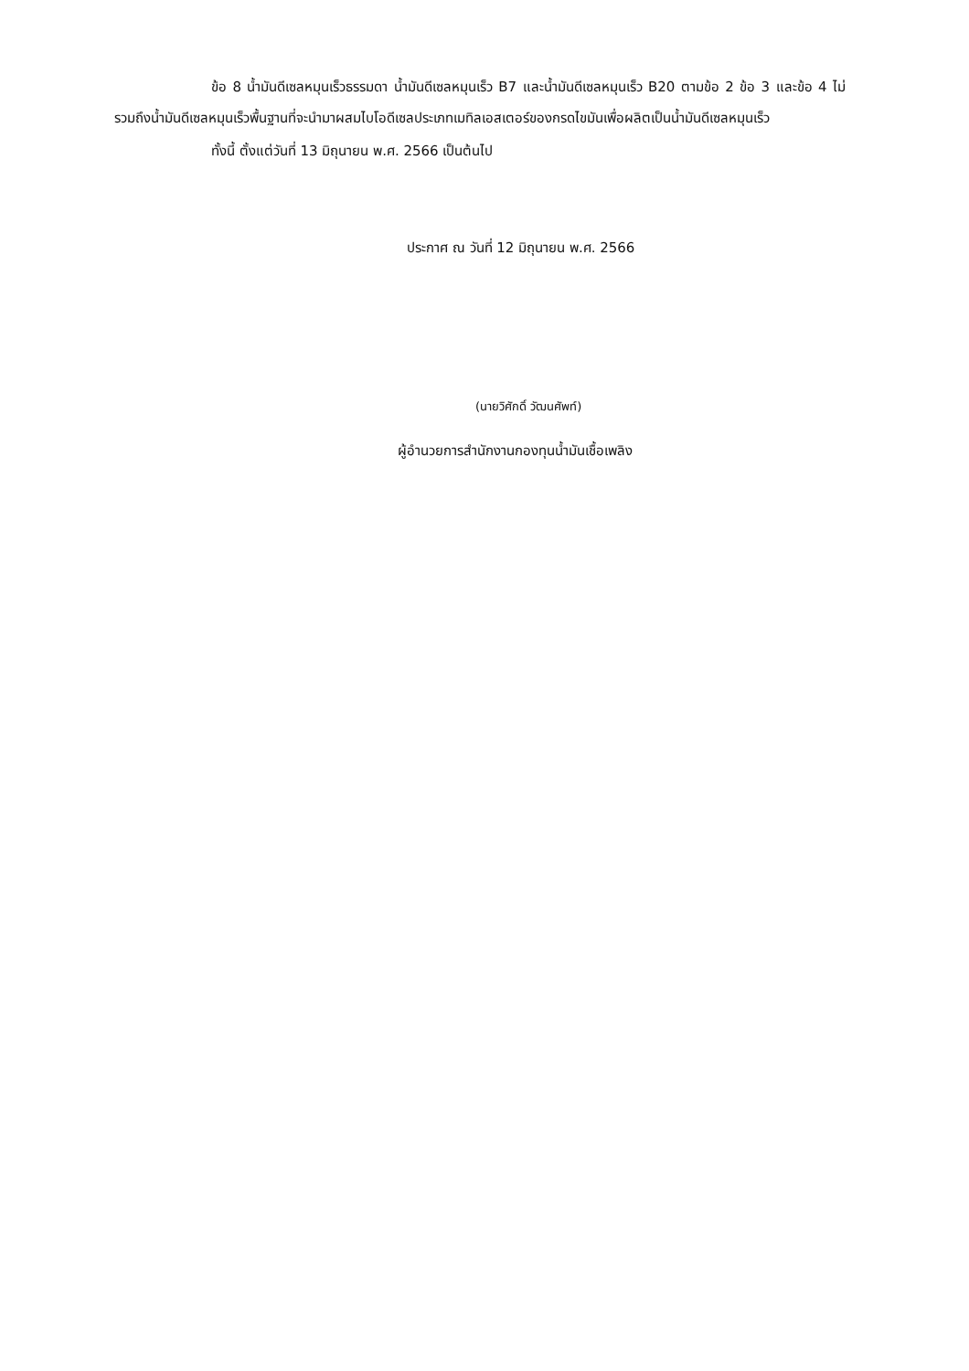ข้อ 8 น้ำมันดีเซลหมุนเร็วธรรมดา น้ำมันดีเซลหมุนเร็ว B7 และน้ำมันดีเซลหมุนเร็ว B20 ตามข้อ 2 ข้อ 3 และข้อ 4 ไม่รวมถึงน้ำมันดีเซลหมุนเร็วพื้นฐานที่จะนำมาผสมไบโอดีเซลประเภทเมทิลเอสเตอร์ของกรดไขมันเพื่อผลิตเป็นน้ำมันดีเซลหมุนเร็ว
ทั้งนี้ ตั้งแต่วันที่ 13 มิถุนายน พ.ศ. 2566 เป็นต้นไป
ประกาศ ณ วันที่ 12 มิถุนายน พ.ศ. 2566
(นายวิศักดิ์ วัฒนศัพท์)
ผู้อำนวยการสำนักงานกองทุนน้ำมันเชื้อเพลิง